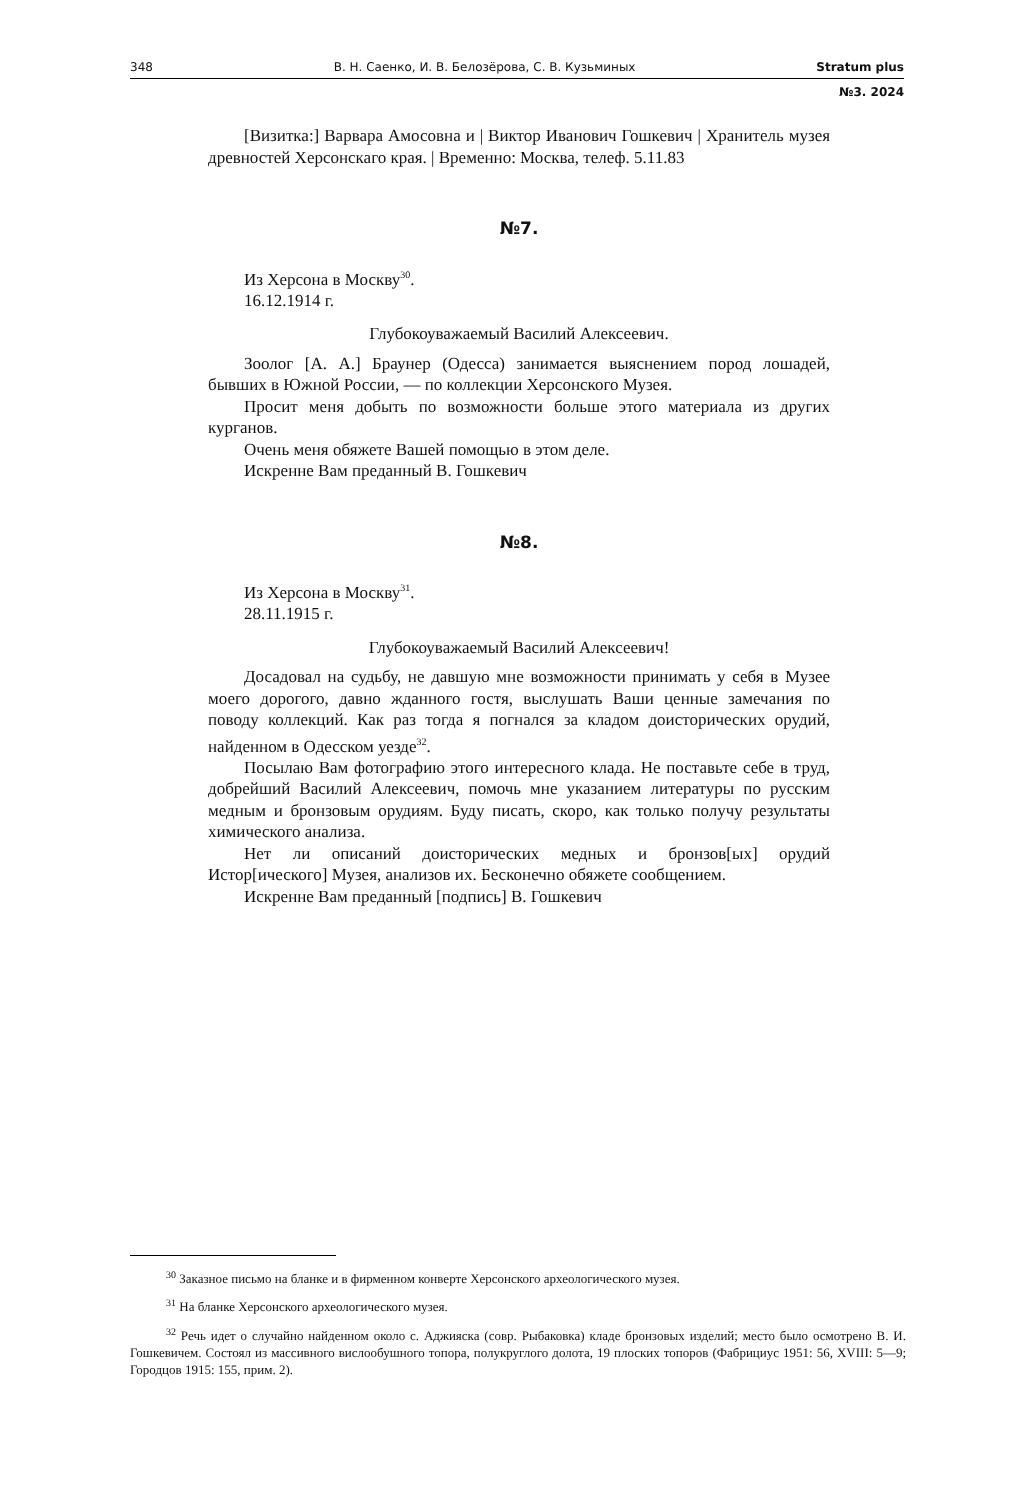348 В. Н. Саенко, И. В. Белозёрова, С. В. Кузьминых Stratum plus
№3. 2024
[Визитка:] Варвара Амосовна и | Виктор Иванович Гошкевич | Хранитель музея древностей Херсонскаго края. | Временно: Москва, телеф. 5.11.83
№7.
Из Херсона в Москву<sup>30</sup>.
16.12.1914 г.
Глубокоуважаемый Василий Алексеевич.
Зоолог [А. А.] Браунер (Одесса) занимается выяснением пород лошадей, бывших в Южной России, — по коллекции Херсонского Музея.
Просит меня добыть по возможности больше этого материала из других курганов.
Очень меня обяжете Вашей помощью в этом деле.
Искренне Вам преданный В. Гошкевич
№8.
Из Херсона в Москву<sup>31</sup>.
28.11.1915 г.
Глубокоуважаемый Василий Алексеевич!
Досадовал на судьбу, не давшую мне возможности принимать у себя в Музее моего дорогого, давно жданного гостя, выслушать Ваши ценные замечания по поводу коллекций. Как раз тогда я погнался за кладом доисторических орудий, найденном в Одесском уезде<sup>32</sup>.
Посылаю Вам фотографию этого интересного клада. Не поставьте себе в труд, добрейший Василий Алексеевич, помочь мне указанием литературы по русским медным и бронзовым орудиям. Буду писать, скоро, как только получу результаты химического анализа.
Нет ли описаний доисторических медных и бронзов[ых] орудий Истор[ического] Музея, анализов их. Бесконечно обяжете сообщением.
Искренне Вам преданный [подпись] В. Гошкевич
<sup>30</sup> Заказное письмо на бланке и в фирменном конверте Херсонского археологического музея.
<sup>31</sup> На бланке Херсонского археологического музея.
<sup>32</sup> Речь идет о случайно найденном около с. Аджияска (совр. Рыбаковка) кладе бронзовых изделий; место было осмотрено В. И. Гошкевичем. Состоял из массивного вислообушного топора, полукруглого долота, 19 плоских топоров (Фабрициус 1951: 56, XVIII: 5—9; Городцов 1915: 155, прим. 2).